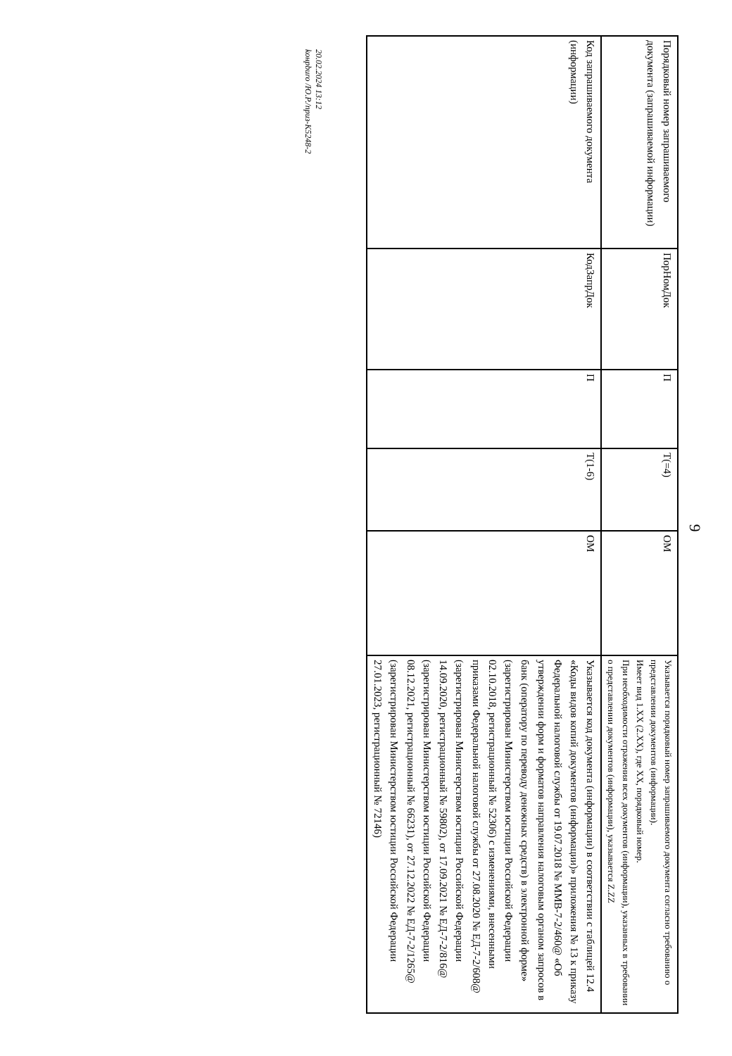9
| Порядковый номер запрашиваемого документа (запрашиваемой информации) | ПорНомДок | П | Т(=4) | ОМ | Указывается порядковый номер запрашиваемого документа согласно требованию о представлении документов (информации). Имеет вид 1.XX (2.XX), где XX, порядковый номер. При необходимости отражения всех документов (информации), указанных в требовании о представлении документов (информации), указывается Z.ZZ |
| Код запрашиваемого документа (информации) | КодЗапрДок | П | Т(1-6) | ОМ | Указывается код документа (информации) в соответствии с таблицей 12.4 «Коды видов копий документов (информации)» приложения № 13 к приказу Федеральной налоговой службы от 19.07.2018 № ММВ-7-2/460@ «Об утверждении форм и форматов направления налоговым органом запросов в банк (оператору по переводу денежных средств) в электронной форме» (зарегистрирован Министерством юстиции Российской Федерации 02.10.2018, регистрационный № 52306) с изменениями, внесенными приказами Федеральной налоговой службы от 27.08.2020 № ЕД-7-2/608@ (зарегистрирован Министерством юстиции Российской Федерации 14.09.2020, регистрационный № 59802), от 17.09.2021 № ЕД-7-2/816@ (зарегистрирован Министерством юстиции Российской Федерации 08.12.2021, регистрационный № 66231), от 27.12.2022 № ЕД-7-2/1265@ (зарегистрирован Министерством юстиции Российской Федерации 27.01.2023, регистрационный № 72146) |
20.02.2024 13:12
kонpburo /Ю.Р./приз-K5248-2